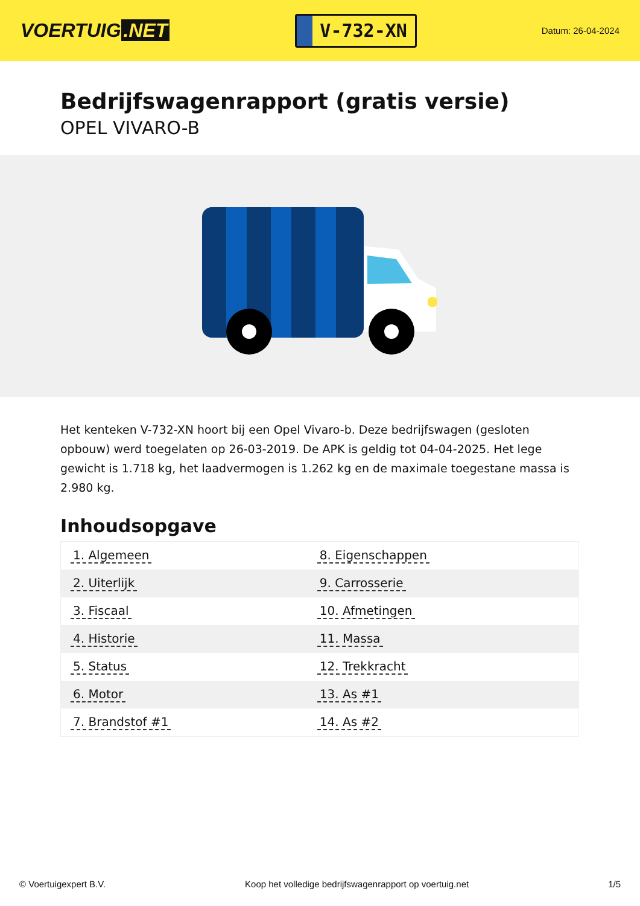VOERTUIG.NET
V-732-XN
Datum: 26-04-2024
Bedrijfswagenrapport (gratis versie)
OPEL VIVARO-B
Het kenteken V-732-XN hoort bij een Opel Vivaro-b. Deze bedrijfswagen (gesloten opbouw) werd toegelaten op 26-03-2019. De APK is geldig tot 04-04-2025. Het lege gewicht is 1.718 kg, het laadvermogen is 1.262 kg en de maximale toegestane massa is 2.980 kg.
Inhoudsopgave
| 1. Algemeen | 8. Eigenschappen |
| 2. Uiterlijk | 9. Carrosserie |
| 3. Fiscaal | 10. Afmetingen |
| 4. Historie | 11. Massa |
| 5. Status | 12. Trekkracht |
| 6. Motor | 13. As #1 |
| 7. Brandstof #1 | 14. As #2 |
© Voertuigexpert B.V. Koop het volledige bedrijfswagenrapport op voertuig.net 1/5